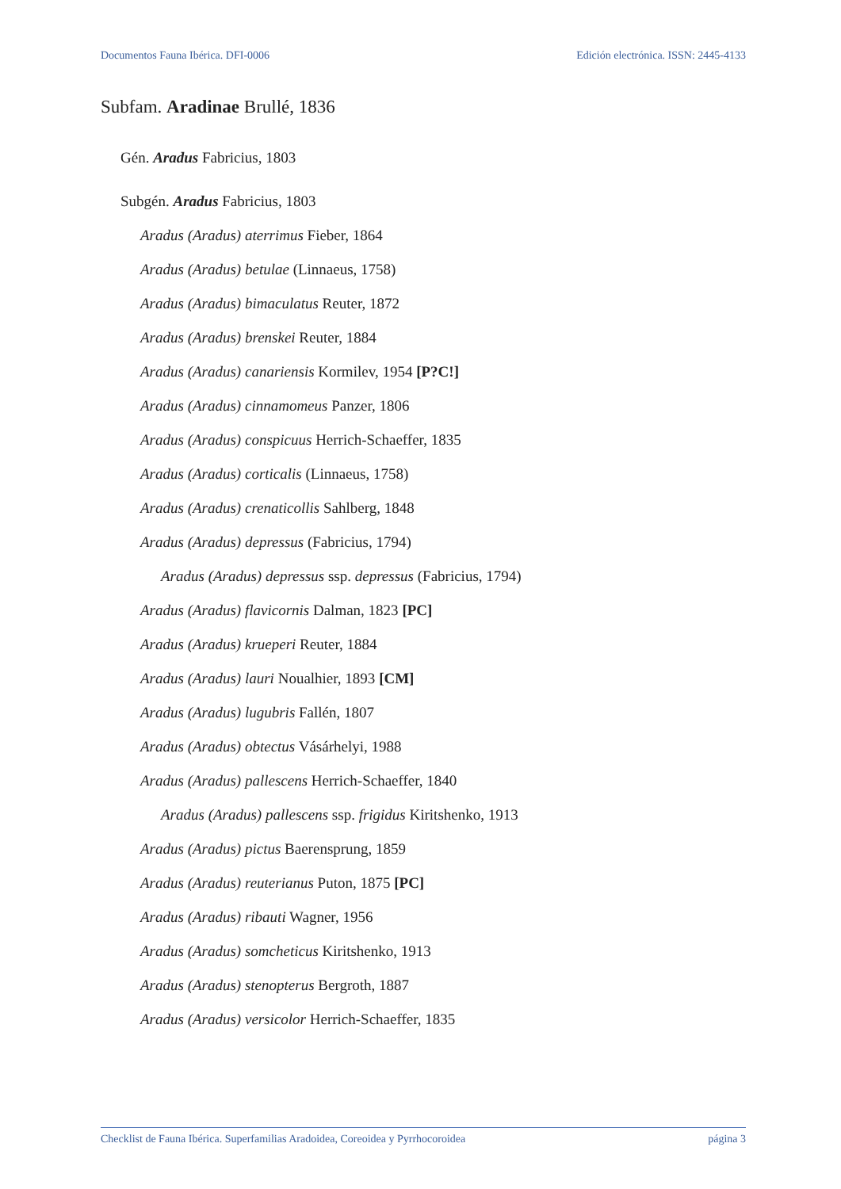Documentos Fauna Ibérica. DFI-0006 Edición electrónica. ISSN: 2445-4133
Subfam. Aradinae Brullé, 1836
Gén. Aradus Fabricius, 1803
Subgén. Aradus Fabricius, 1803
Aradus (Aradus) aterrimus Fieber, 1864
Aradus (Aradus) betulae (Linnaeus, 1758)
Aradus (Aradus) bimaculatus Reuter, 1872
Aradus (Aradus) brenskei Reuter, 1884
Aradus (Aradus) canariensis Kormilev, 1954 [P?C!]
Aradus (Aradus) cinnamomeus Panzer, 1806
Aradus (Aradus) conspicuus Herrich-Schaeffer, 1835
Aradus (Aradus) corticalis (Linnaeus, 1758)
Aradus (Aradus) crenaticollis Sahlberg, 1848
Aradus (Aradus) depressus (Fabricius, 1794)
Aradus (Aradus) depressus ssp. depressus (Fabricius, 1794)
Aradus (Aradus) flavicornis Dalman, 1823 [PC]
Aradus (Aradus) krueperi Reuter, 1884
Aradus (Aradus) lauri Noualhier, 1893 [CM]
Aradus (Aradus) lugubris Fallén, 1807
Aradus (Aradus) obtectus Vásárhelyi, 1988
Aradus (Aradus) pallescens Herrich-Schaeffer, 1840
Aradus (Aradus) pallescens ssp. frigidus Kiritshenko, 1913
Aradus (Aradus) pictus Baerensprung, 1859
Aradus (Aradus) reuterianus Puton, 1875 [PC]
Aradus (Aradus) ribauti Wagner, 1956
Aradus (Aradus) somcheticus Kiritshenko, 1913
Aradus (Aradus) stenopterus Bergroth, 1887
Aradus (Aradus) versicolor Herrich-Schaeffer, 1835
Checklist de Fauna Ibérica. Superfamilias Aradoidea, Coreoidea y Pyrrhocoroidea página 3